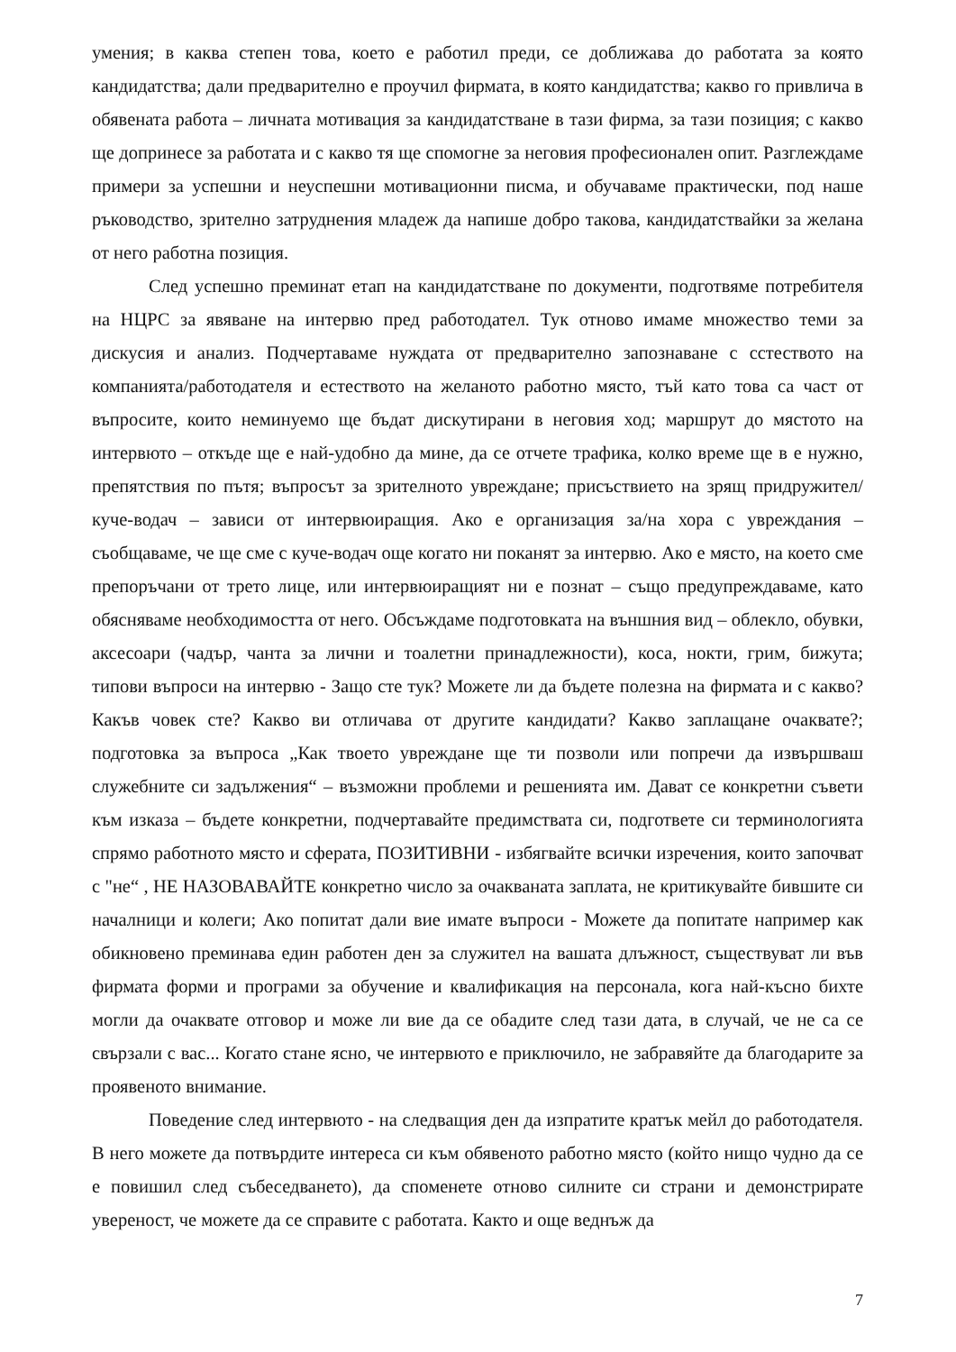умения; в каква степен това, което е работил преди, се доближава до работата за която кандидатства; дали предварително е проучил фирмата, в която кандидатства; какво го привлича в обявената работа – личната мотивация за кандидатстване в тази фирма, за тази позиция; с какво ще допринесе за работата и с какво тя ще спомогне за неговия професионален опит. Разглеждаме примери за успешни и неуспешни мотивационни писма, и обучаваме практически, под наше ръководство, зрително затруднения младеж да напише добро такова, кандидатствайки за желана от него работна позиция.
След успешно преминат етап на кандидатстване по документи, подготвяме потребителя на НЦРС за явяване на интервю пред работодател. Тук отново имаме множество теми за дискусия и анализ. Подчертаваме нуждата от предварително запознаване с сстеството на компанията/работодателя и естеството на желаното работно място, тъй като това са част от въпросите, които неминуемо ще бъдат дискутирани в неговия ход; маршрут до мястото на интервюто – откъде ще е най-удобно да мине, да се отчете трафика, колко време ще в е нужно, препятствия по пътя; въпросът за зрителното увреждане; присъствието на зрящ придружител/куче-водач – зависи от интервюиращия. Ако е организация за/на хора с увреждания – съобщаваме, че ще сме с куче-водач още когато ни поканят за интервю. Ако е място, на което сме препоръчани от трето лице, или интервюиращият ни е познат – също предупреждаваме, като обясняваме необходимостта от него. Обсъждаме подготовката на външния вид – облекло, обувки, аксесоари (чадър, чанта за лични и тоалетни принадлежности), коса, нокти, грим, бижута; типови въпроси на интервю - Защо сте тук? Можете ли да бъдете полезна на фирмата и с какво? Какъв човек сте? Какво ви отличава от другите кандидати? Какво заплащане очаквате?; подготовка за въпроса „Как твоето увреждане ще ти позволи или попречи да извършваш служебните си задължения“ – възможни проблеми и решенията им. Дават се конкретни съвети към изказа – бъдете конкретни, подчертавайте предимствата си, подгответе си терминологията спрямо работното място и сферата, ПОЗИТИВНИ - избягвайте всички изречения, които започват с "не“ , НЕ НАЗОВАВАЙТЕ конкретно число за очакваната заплата, не критикувайте бившите си началници и колеги; Ако попитат дали вие имате въпроси - Можете да попитате например как обикновено преминава един работен ден за служител на вашата длъжност, съществуват ли във фирмата форми и програми за обучение и квалификация на персонала, кога най-късно бихте могли да очаквате отговор и може ли вие да се обадите след тази дата, в случай, че не са се свързали с вас... Когато стане ясно, че интервюто е приключило, не забравяйте да благодарите за проявеното внимание.
Поведение след интервюто - на следващия ден да изпратите кратък мейл до работодателя. В него можете да потвърдите интереса си към обявеното работно място (който нищо чудно да се е повишил след събеседването), да споменете отново силните си страни и демонстрирате увереност, че можете да се справите с работата. Както и още веднъж да
7